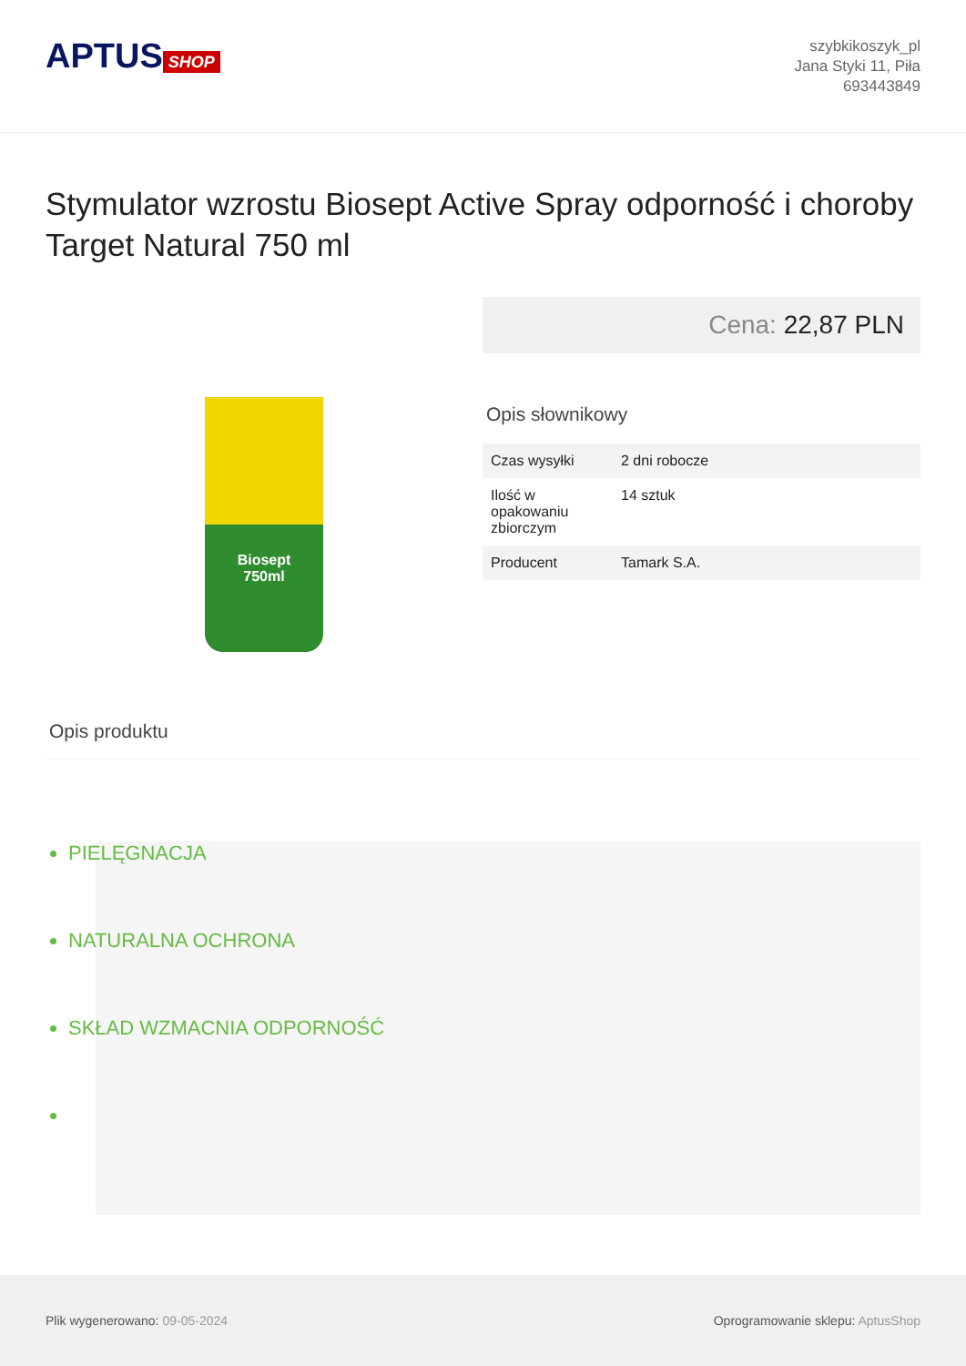APTUS SHOP
szybkikoszyk_pl
Jana Styki 11, Piła
693443849
Stymulator wzrostu Biosept Active Spray odporność i choroby Target Natural 750 ml
Biosept
750ml
Cena: 22,87 PLN
Opis słownikowy
| Czas wysyłki | 2 dni robocze |
| Ilość w opakowaniu zbiorczym | 14 sztuk |
| Producent | Tamark S.A. |
Opis produktu
PIELĘGNACJA
NATURALNA OCHRONA
SKŁAD WZMACNIA ODPORNOŚĆ
Plik wygenerowano: 09-05-2024
Oprogramowanie sklepu: AptusShop